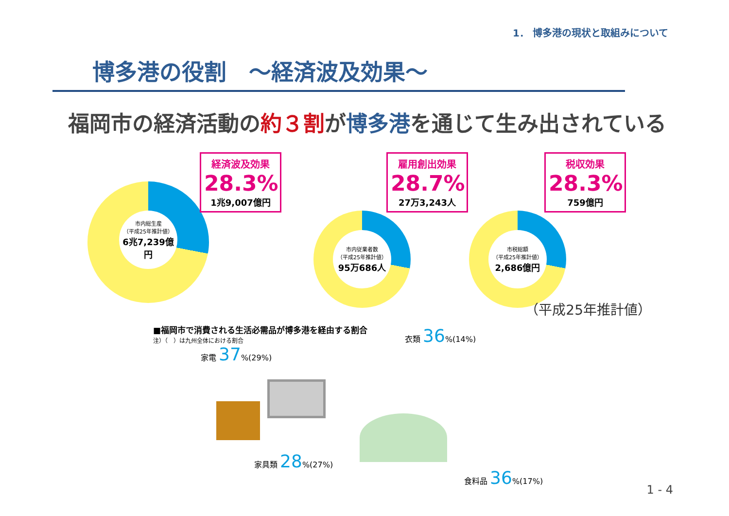1． 博多港の現状と取組みについて
博多港の役割　～経済波及効果～
福岡市の経済活動の約３割が博多港を通じて生み出されている
市内総生産
（平成25年推計値）
6兆7,239億円
経済波及効果
28.3%
1兆9,007億円
市内従業者数
（平成25年推計値）
95万686人
雇用創出効果
28.7%
27万3,243人
市税総額
（平成25年推計値）
2,686億円
税収効果
28.3%
759億円
（平成25年推計値）
■福岡市で消費される生活必需品が博多港を経由する割合
注）（　）は九州全体における割合
家電 37%(29%)
衣類 36%(14%)
家具類 28%(27%)
食料品 36%(17%)
1 - 4